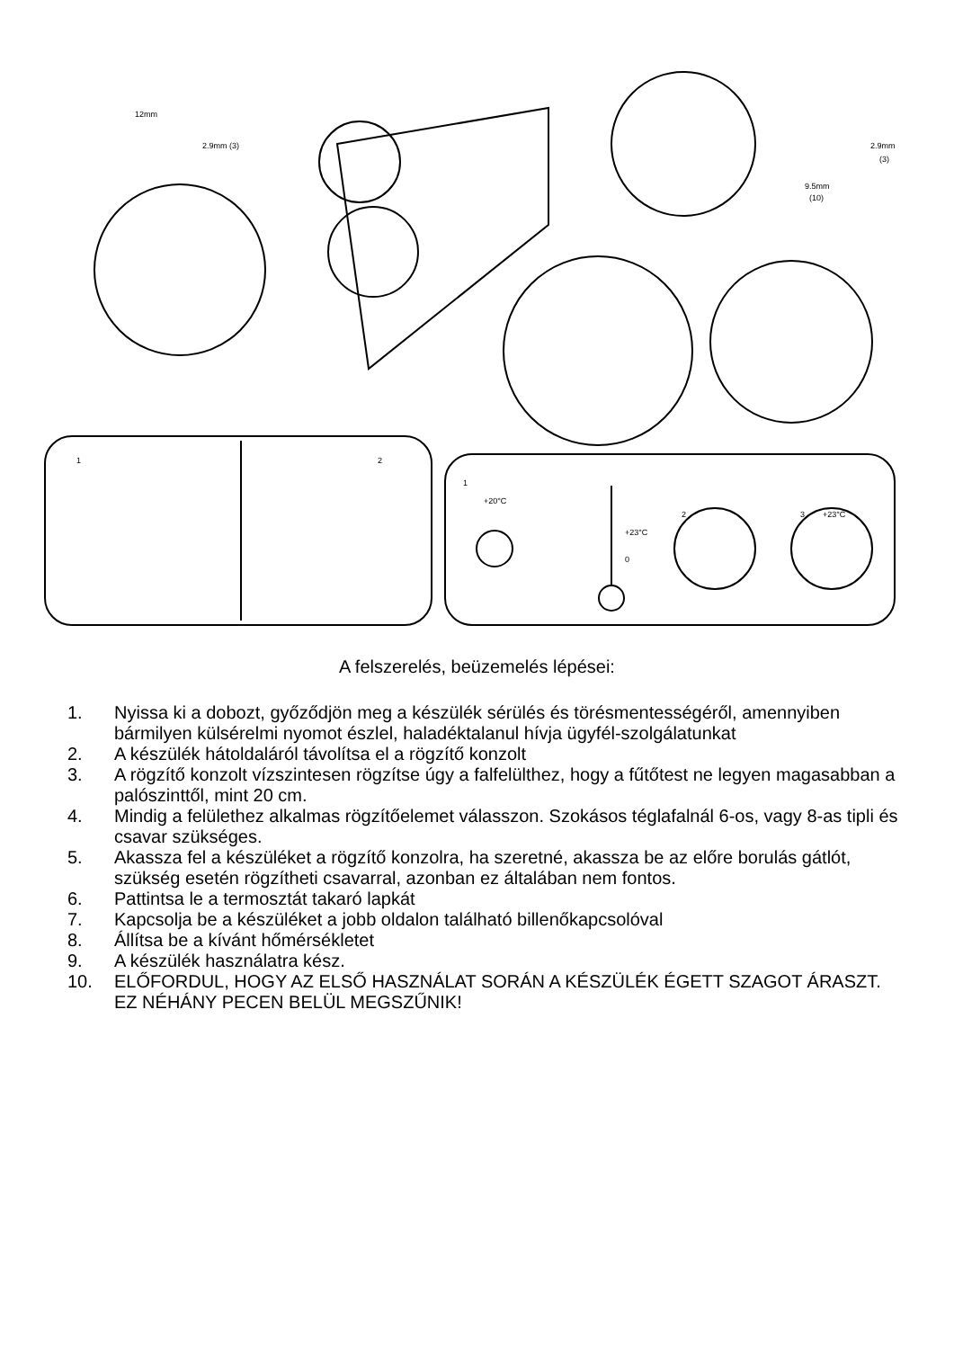12mm
2.9mm (3)
2.9mm
(3)
9.5mm
(10)
1
2
1
+20°C
+23°C
0
2
3
+23°C
A felszerelés, beüzemelés lépései:
1. Nyissa ki a dobozt, győződjön meg a készülék sérülés és törésmentességéről, amennyiben bármilyen külsérelmi nyomot észlel, haladéktalanul hívja ügyfél-szolgálatunkat
2. A készülék hátoldaláról távolítsa el a rögzítő konzolt
3. A rögzítő konzolt vízszintesen rögzítse úgy a falfelülthez, hogy a fűtőtest ne legyen magasabban a palószinttől, mint 20 cm.
4. Mindig a felülethez alkalmas rögzítőelemet válasszon. Szokásos téglafalnál 6-os, vagy 8-as tipli és csavar szükséges.
5. Akassza fel a készüléket a rögzítő konzolra, ha szeretné, akassza be az előre borulás gátlót, szükség esetén rögzítheti csavarral, azonban ez általában nem fontos.
6. Pattintsa le a termosztát takaró lapkát
7. Kapcsolja be a készüléket a jobb oldalon található billenőkapcsolóval
8. Állítsa be a kívánt hőmérsékletet
9. A készülék használatra kész.
10. ELŐFORDUL, HOGY AZ ELSŐ HASZNÁLAT SORÁN A KÉSZÜLÉK ÉGETT SZAGOT ÁRASZT. EZ NÉHÁNY PECEN BELÜL MEGSZŰNIK!